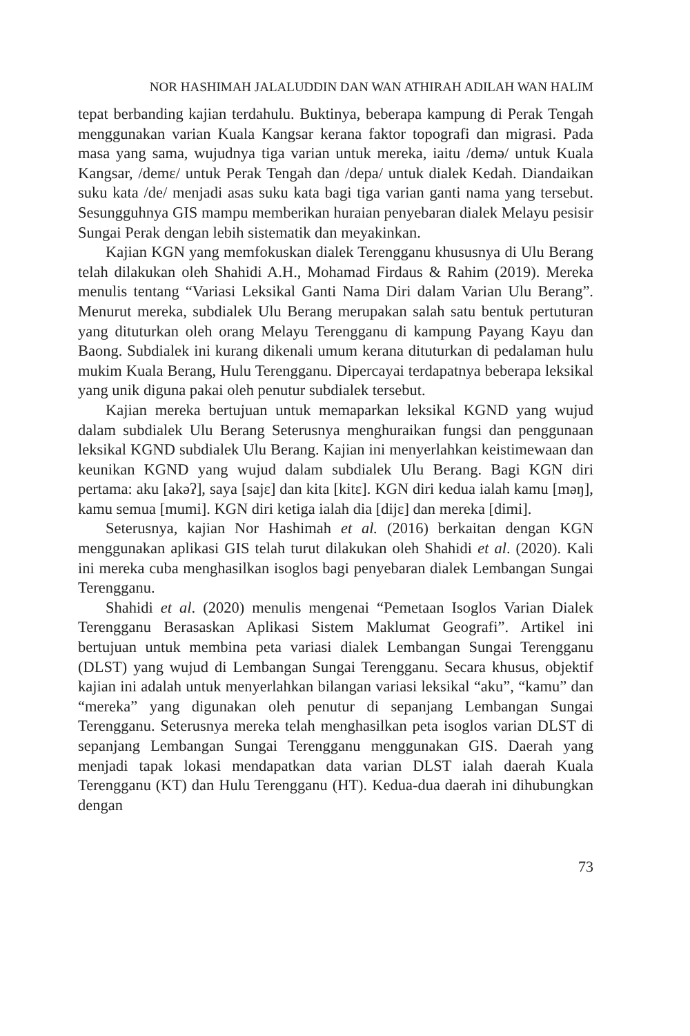NOR HASHIMAH JALALUDDIN DAN WAN ATHIRAH ADILAH WAN HALIM
tepat berbanding kajian terdahulu. Buktinya, beberapa kampung di Perak Tengah menggunakan varian Kuala Kangsar kerana faktor topografi dan migrasi. Pada masa yang sama, wujudnya tiga varian untuk mereka, iaitu /demə/ untuk Kuala Kangsar, /demɛ/ untuk Perak Tengah dan /depa/ untuk dialek Kedah. Diandaikan suku kata /de/ menjadi asas suku kata bagi tiga varian ganti nama yang tersebut. Sesungguhnya GIS mampu memberikan huraian penyebaran dialek Melayu pesisir Sungai Perak dengan lebih sistematik dan meyakinkan.
Kajian KGN yang memfokuskan dialek Terengganu khususnya di Ulu Berang telah dilakukan oleh Shahidi A.H., Mohamad Firdaus & Rahim (2019). Mereka menulis tentang “Variasi Leksikal Ganti Nama Diri dalam Varian Ulu Berang”. Menurut mereka, subdialek Ulu Berang merupakan salah satu bentuk pertuturan yang dituturkan oleh orang Melayu Terengganu di kampung Payang Kayu dan Baong. Subdialek ini kurang dikenali umum kerana dituturkan di pedalaman hulu mukim Kuala Berang, Hulu Terengganu. Dipercayai terdapatnya beberapa leksikal yang unik diguna pakai oleh penutur subdialek tersebut.
Kajian mereka bertujuan untuk memaparkan leksikal KGND yang wujud dalam subdialek Ulu Berang Seterusnya menghuraikan fungsi dan penggunaan leksikal KGND subdialek Ulu Berang. Kajian ini menyerlahkan keistimewaan dan keunikan KGND yang wujud dalam subdialek Ulu Berang. Bagi KGN diri pertama: aku [akəʔ], saya [sajɛ] dan kita [kitɛ]. KGN diri kedua ialah kamu [məŋ], kamu semua [mumi]. KGN diri ketiga ialah dia [dijɛ] dan mereka [dimi].
Seterusnya, kajian Nor Hashimah et al. (2016) berkaitan dengan KGN menggunakan aplikasi GIS telah turut dilakukan oleh Shahidi et al. (2020). Kali ini mereka cuba menghasilkan isoglos bagi penyebaran dialek Lembangan Sungai Terengganu.
Shahidi et al. (2020) menulis mengenai “Pemetaan Isoglos Varian Dialek Terengganu Berasaskan Aplikasi Sistem Maklumat Geografi”. Artikel ini bertujuan untuk membina peta variasi dialek Lembangan Sungai Terengganu (DLST) yang wujud di Lembangan Sungai Terengganu. Secara khusus, objektif kajian ini adalah untuk menyerlahkan bilangan variasi leksikal “aku”, “kamu” dan “mereka” yang digunakan oleh penutur di sepanjang Lembangan Sungai Terengganu. Seterusnya mereka telah menghasilkan peta isoglos varian DLST di sepanjang Lembangan Sungai Terengganu menggunakan GIS. Daerah yang menjadi tapak lokasi mendapatkan data varian DLST ialah daerah Kuala Terengganu (KT) dan Hulu Terengganu (HT). Kedua-dua daerah ini dihubungkan dengan
73